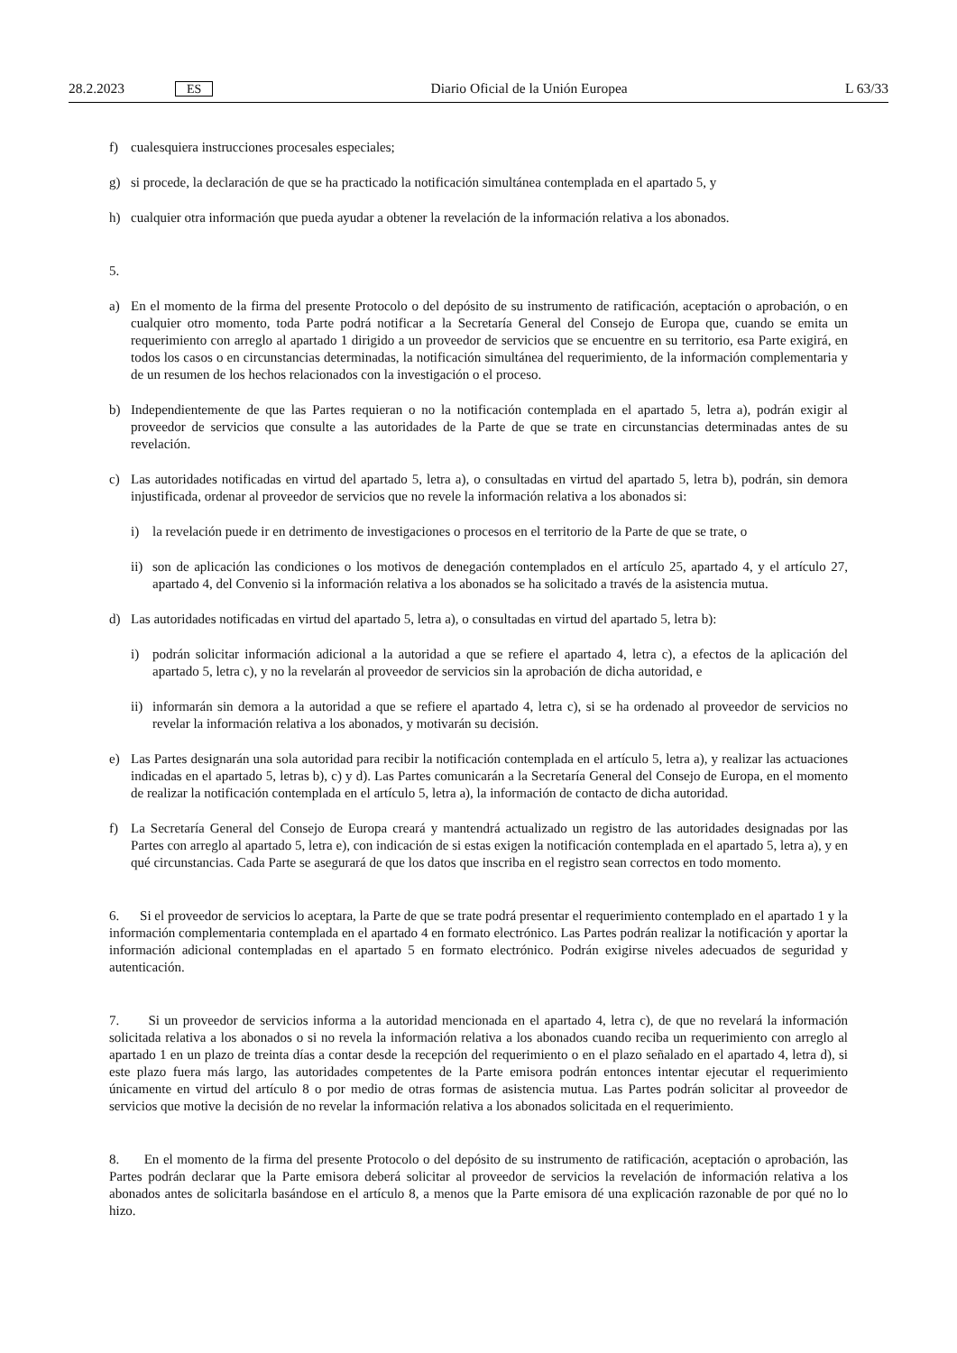28.2.2023 ES
Diario Oficial de la Unión Europea L 63/33
f) cualesquiera instrucciones procesales especiales;
g) si procede, la declaración de que se ha practicado la notificación simultánea contemplada en el apartado 5, y
h) cualquier otra información que pueda ayudar a obtener la revelación de la información relativa a los abonados.
5.
a) En el momento de la firma del presente Protocolo o del depósito de su instrumento de ratificación, aceptación o aprobación, o en cualquier otro momento, toda Parte podrá notificar a la Secretaría General del Consejo de Europa que, cuando se emita un requerimiento con arreglo al apartado 1 dirigido a un proveedor de servicios que se encuentre en su territorio, esa Parte exigirá, en todos los casos o en circunstancias determinadas, la notificación simultánea del requerimiento, de la información complementaria y de un resumen de los hechos relacionados con la investigación o el proceso.
b) Independientemente de que las Partes requieran o no la notificación contemplada en el apartado 5, letra a), podrán exigir al proveedor de servicios que consulte a las autoridades de la Parte de que se trate en circunstancias determinadas antes de su revelación.
c) Las autoridades notificadas en virtud del apartado 5, letra a), o consultadas en virtud del apartado 5, letra b), podrán, sin demora injustificada, ordenar al proveedor de servicios que no revele la información relativa a los abonados si:
i) la revelación puede ir en detrimento de investigaciones o procesos en el territorio de la Parte de que se trate, o
ii) son de aplicación las condiciones o los motivos de denegación contemplados en el artículo 25, apartado 4, y el artículo 27, apartado 4, del Convenio si la información relativa a los abonados se ha solicitado a través de la asistencia mutua.
d) Las autoridades notificadas en virtud del apartado 5, letra a), o consultadas en virtud del apartado 5, letra b):
i) podrán solicitar información adicional a la autoridad a que se refiere el apartado 4, letra c), a efectos de la aplicación del apartado 5, letra c), y no la revelarán al proveedor de servicios sin la aprobación de dicha autoridad, e
ii) informarán sin demora a la autoridad a que se refiere el apartado 4, letra c), si se ha ordenado al proveedor de servicios no revelar la información relativa a los abonados, y motivarán su decisión.
e) Las Partes designarán una sola autoridad para recibir la notificación contemplada en el artículo 5, letra a), y realizar las actuaciones indicadas en el apartado 5, letras b), c) y d). Las Partes comunicarán a la Secretaría General del Consejo de Europa, en el momento de realizar la notificación contemplada en el artículo 5, letra a), la información de contacto de dicha autoridad.
f) La Secretaría General del Consejo de Europa creará y mantendrá actualizado un registro de las autoridades designadas por las Partes con arreglo al apartado 5, letra e), con indicación de si estas exigen la notificación contemplada en el apartado 5, letra a), y en qué circunstancias. Cada Parte se asegurará de que los datos que inscriba en el registro sean correctos en todo momento.
6. Si el proveedor de servicios lo aceptara, la Parte de que se trate podrá presentar el requerimiento contemplado en el apartado 1 y la información complementaria contemplada en el apartado 4 en formato electrónico. Las Partes podrán realizar la notificación y aportar la información adicional contempladas en el apartado 5 en formato electrónico. Podrán exigirse niveles adecuados de seguridad y autenticación.
7. Si un proveedor de servicios informa a la autoridad mencionada en el apartado 4, letra c), de que no revelará la información solicitada relativa a los abonados o si no revela la información relativa a los abonados cuando reciba un requerimiento con arreglo al apartado 1 en un plazo de treinta días a contar desde la recepción del requerimiento o en el plazo señalado en el apartado 4, letra d), si este plazo fuera más largo, las autoridades competentes de la Parte emisora podrán entonces intentar ejecutar el requerimiento únicamente en virtud del artículo 8 o por medio de otras formas de asistencia mutua. Las Partes podrán solicitar al proveedor de servicios que motive la decisión de no revelar la información relativa a los abonados solicitada en el requerimiento.
8. En el momento de la firma del presente Protocolo o del depósito de su instrumento de ratificación, aceptación o aprobación, las Partes podrán declarar que la Parte emisora deberá solicitar al proveedor de servicios la revelación de información relativa a los abonados antes de solicitarla basándose en el artículo 8, a menos que la Parte emisora dé una explicación razonable de por qué no lo hizo.